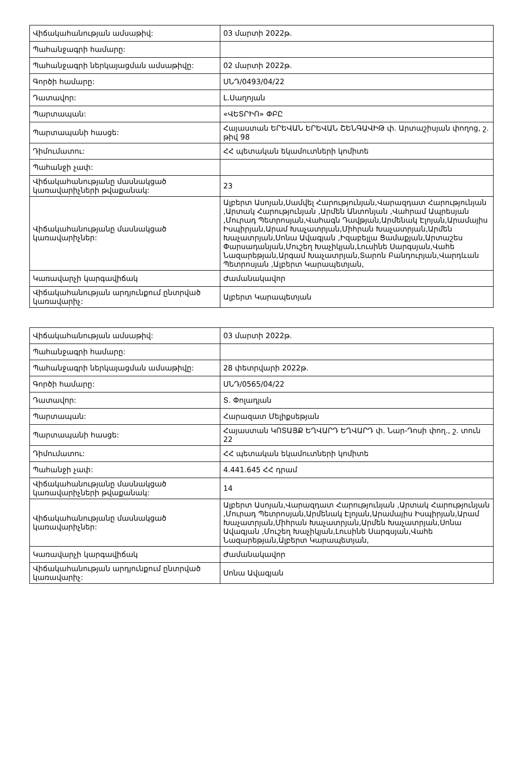| Վիճակահանության ամսաթիվ: | 03 մարտի 2022թ. |
| Պահանջագրի համարը: | |
| Պահանջագրի ներկայացման ամսաթիվը: | 02 մարտի 2022թ. |
| Գործի համարը: | ՍՆԴ/0493/04/22 |
| Դատավոր: | Լ.Սաղոյան |
| Պարտապան: | «ՎԵՏՐԻՈ» ՓԲԸ |
| Պարտապանի հասցե: | Հայաստան ԵՐԵՎԱՆ ԵՐԵՎԱՆ ՇԵՆԳԱՎԻԹ փ. Արտաշիսյան փողոց, շ. թիվ 98 |
| Դիմումատու: | ՀՀ պետական եկամուտների կոմիտե |
| Պահանջի չափ: | |
| Վիճակահանությանը մասնակցած կառավարիչների թվաքանակ: | 23 |
| Վիճակահանությանը մասնակցած կառավարիչներ: | Ալբերտ Ասոյան,Սամվել Հարությունյան,Վարազդատ Հարությունյան ,Արտակ Հարությունյան ,Արմեն Անտոնյան ,Վահրամ Ապրեսյան ,Մուրադ Պետրոսյան,Վահագն Դավթյան,Արմենակ Էլոյան,Արամայիս Իսպիրյան,Արամ Խաչատրյան,Միհրան Խաչատրյան,Արմեն Խաչատրյան,Սոնա Ավագյան ,Իզաբելլա Ցամաքյան,Արտաշես Փարսադանյան,Մուշեղ Խաչիկյան,Լուսինե Սարգսյան,Վահե Նազարեթյան,Արգամ Խաչատրյան,Տարոն Բանդուրյան,Վարդևան Պետրոսյան ,Ալբերտ Կարապետյան, |
| Կառավարչի կարգավիճակ | Ժամանակավոր |
| Վիճակահանության արդյունքում ընտրված կառավարիչ: | Ալբերտ Կարապետյան |
| Վիճակահանության ամսաթիվ: | 03 մարտի 2022թ. |
| Պահանջագրի համարը: | |
| Պահանջագրի ներկայացման ամսաթիվը: | 28 փետրվարի 2022թ. |
| Գործի համարը: | ՍՆԴ/0565/04/22 |
| Դատավոր: | Տ. Փոլադյան |
| Պարտապան: | Հարազատ Մելիքսեթյան |
| Պարտապանի հասցե: | Հայաստան ԿՈՏԱՅՔ ԵՂՎԱՐԴ ԵՂՎԱՐԴ փ. Նար-Դոսի փող., շ. տուն 22 |
| Դիմումատու: | ՀՀ պետական եկամուտների կոմիտե |
| Պահանջի չափ: | 4.441.645 ՀՀ դրամ |
| Վիճակահանությանը մասնակցած կառավարիչների թվաքանակ: | 14 |
| Վիճակահանությանը մասնակցած կառավարիչներ: | Ալբերտ Ասոյան,Վարազդատ Հարությունյան ,Արտակ Հարությունյան ,Մուրադ Պետրոսյան,Արմենակ Էլոյան,Արամայիս Իսպիրյան,Արամ Խաչատրյան,Միհրան Խաչատրյան,Արմեն Խաչատրյան,Սոնա Ավագյան ,Մուշեղ Խաչիկյան,Լուսինե Սարգսյան,Վահե Նազարեթյան,Ալբերտ Կարապետյան, |
| Կառավարչի կարգավիճակ | Ժամանակավոր |
| Վիճակահանության արդյունքում ընտրված կառավարիչ: | Սոնա Ավագյան |